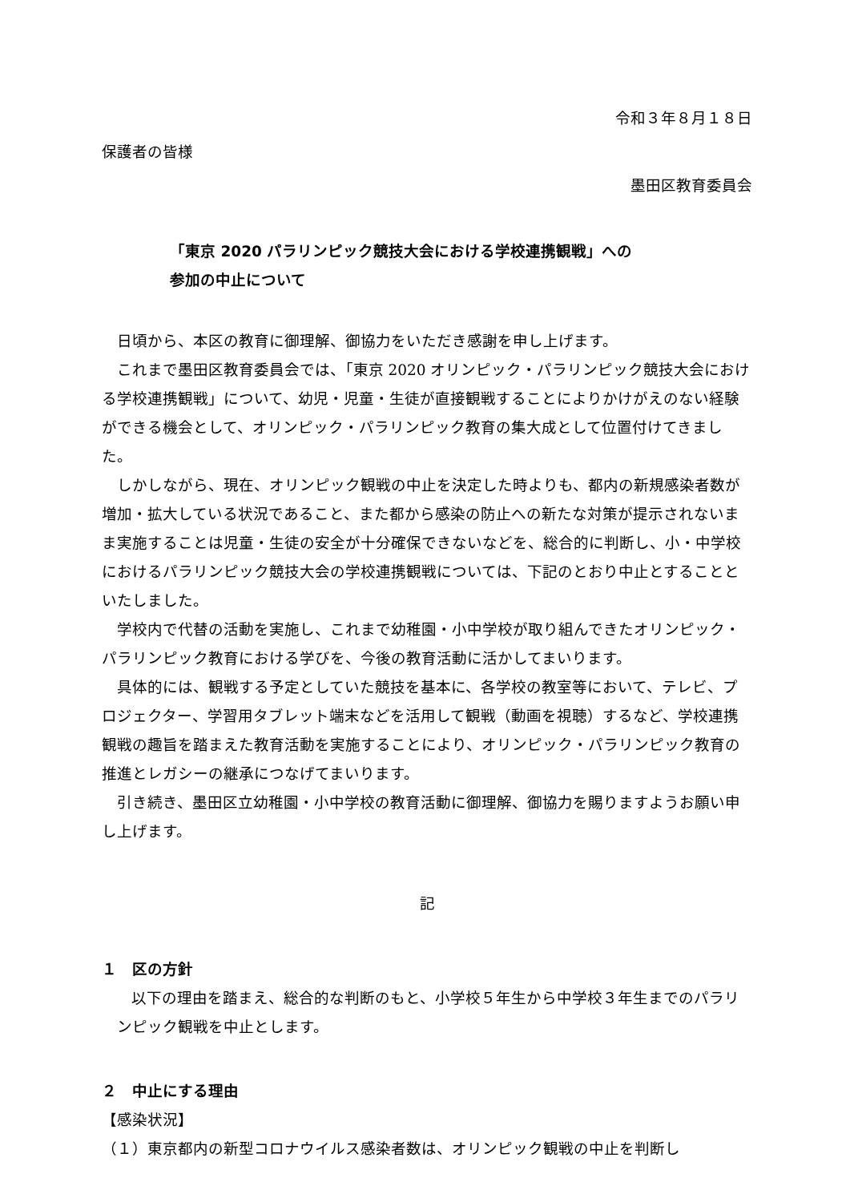令和３年８月１８日
保護者の皆様
墨田区教育委員会
「東京 2020 パラリンピック競技大会における学校連携観戦」への
参加の中止について
日頃から、本区の教育に御理解、御協力をいただき感謝を申し上げます。
これまで墨田区教育委員会では、「東京 2020 オリンピック・パラリンピック競技大会における学校連携観戦」について、幼児・児童・生徒が直接観戦することによりかけがえのない経験ができる機会として、オリンピック・パラリンピック教育の集大成として位置付けてきました。
しかしながら、現在、オリンピック観戦の中止を決定した時よりも、都内の新規感染者数が増加・拡大している状況であること、また都から感染の防止への新たな対策が提示されないまま実施することは児童・生徒の安全が十分確保できないなどを、総合的に判断し、小・中学校におけるパラリンピック競技大会の学校連携観戦については、下記のとおり中止とすることといたしました。
学校内で代替の活動を実施し、これまで幼稚園・小中学校が取り組んできたオリンピック・パラリンピック教育における学びを、今後の教育活動に活かしてまいります。
具体的には、観戦する予定としていた競技を基本に、各学校の教室等において、テレビ、プロジェクター、学習用タブレット端末などを活用して観戦（動画を視聴）するなど、学校連携観戦の趣旨を踏まえた教育活動を実施することにより、オリンピック・パラリンピック教育の推進とレガシーの継承につなげてまいります。
引き続き、墨田区立幼稚園・小中学校の教育活動に御理解、御協力を賜りますようお願い申し上げます。
記
１　区の方針
以下の理由を踏まえ、総合的な判断のもと、小学校５年生から中学校３年生までのパラリンピック観戦を中止とします。
２　中止にする理由
【感染状況】
（１）東京都内の新型コロナウイルス感染者数は、オリンピック観戦の中止を判断し